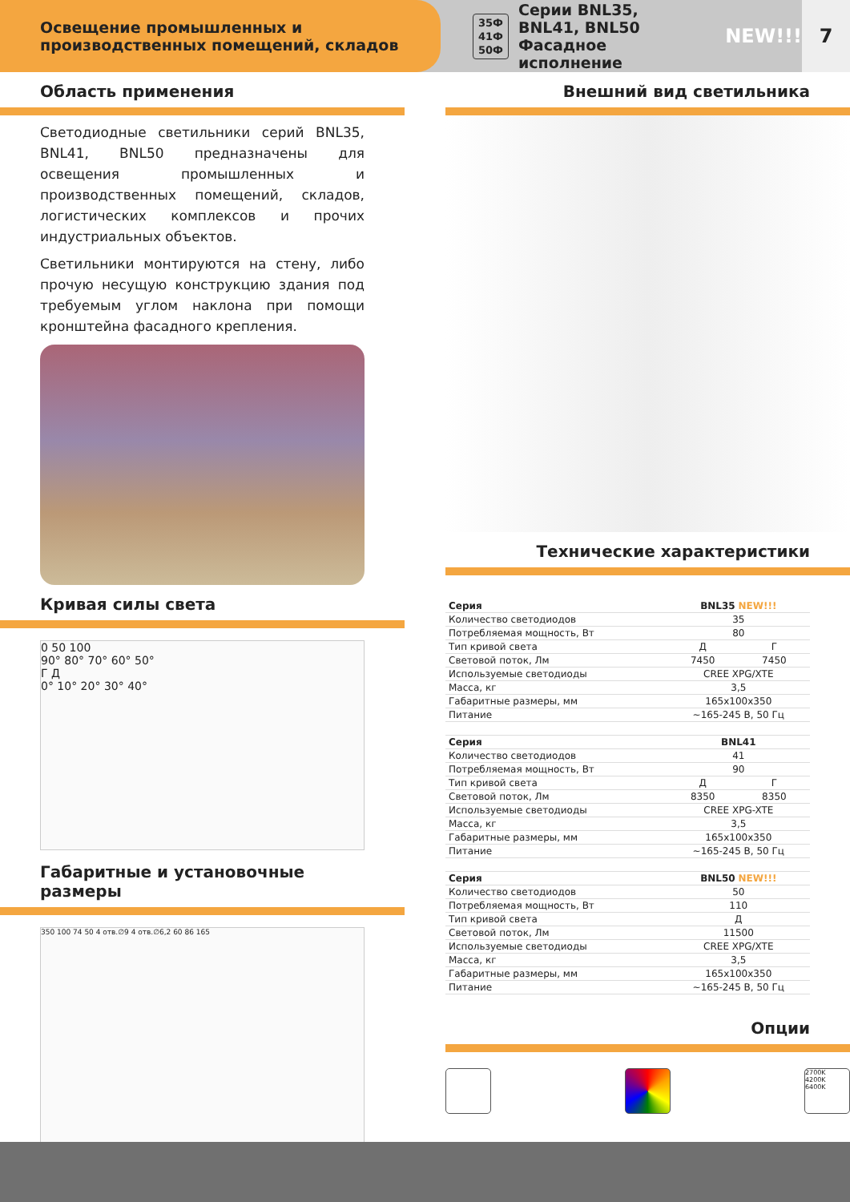Освещение промышленных и производственных помещений, складов
35Ф
41Ф
50Ф Серии BNL35, BNL41, BNL50
Фасадное исполнение NEW!!!
7
Область применения
Светодиодные светильники серий BNL35, BNL41, BNL50 предназначены для освещения промышленных и производственных помещений, складов, логистических комплексов и прочих индустриальных объектов.
Светильники монтируются на стену, либо прочую несущую конструкцию здания под требуемым углом наклона при помощи кронштейна фасадного крепления.
Кривая силы света
0 50 100
90° 80° 70° 60° 50°
Г Д
0° 10° 20° 30° 40°
Габаритные и установочные размеры
350 100 74 50 4 отв.∅9 4 отв.∅6,2 60 86 165
Внешний вид светильника
Технические характеристики
| Серия | BNL35 NEW!!! | |
| Количество светодиодов | 35 | |
| Потребляемая мощность, Вт | 80 | |
| Тип кривой света | Д | Г |
| Световой поток, Лм | 7450 | 7450 |
| Используемые светодиоды | CREE XPG/XTE | |
| Масса, кг | 3,5 | |
| Габаритные размеры, мм | 165x100x350 | |
| Питание | ~165-245 В, 50 Гц | |
| Серия | BNL41 | |
| Количество светодиодов | 41 | |
| Потребляемая мощность, Вт | 90 | |
| Тип кривой света | Д | Г |
| Световой поток, Лм | 8350 | 8350 |
| Используемые светодиоды | CREE XPG-XTE | |
| Масса, кг | 3,5 | |
| Габаритные размеры, мм | 165x100x350 | |
| Питание | ~165-245 В, 50 Гц | |
| Серия | BNL50 NEW!!! | |
| Количество светодиодов | 50 | |
| Потребляемая мощность, Вт | 110 | |
| Тип кривой света | Д | |
| Световой поток, Лм | 11500 | |
| Используемые светодиоды | CREE XPG/XTE | |
| Масса, кг | 3,5 | |
| Габаритные размеры, мм | 165x100x350 | |
| Питание | ~165-245 В, 50 Гц | |
Опции
2700K
4200K
6400K